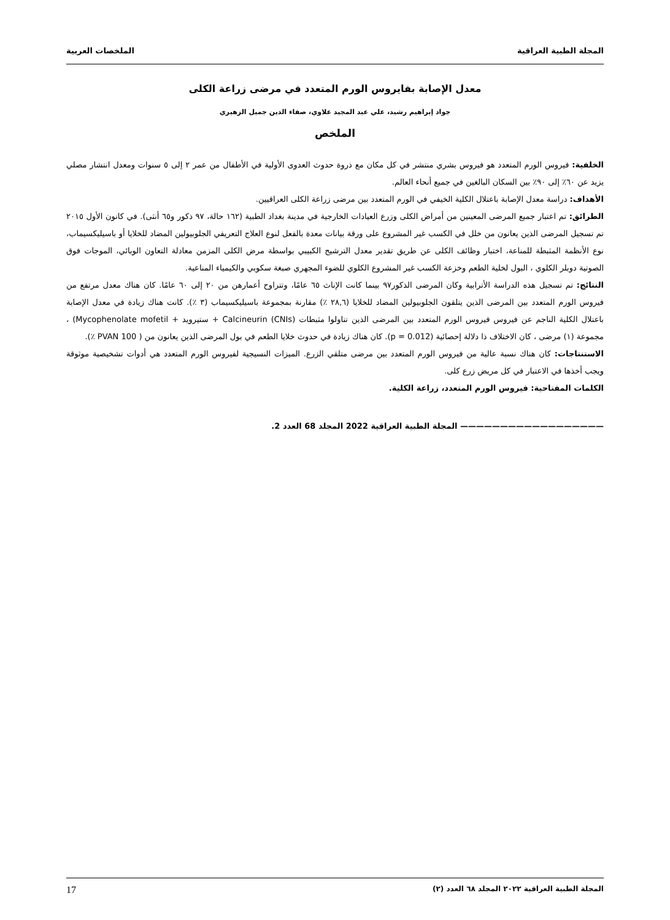المجلة الطبية العراقية الملخصات العربية
معدل الإصابة بفايروس الورم المتعدد في مرضى زراعة الكلى
جواد إبراهيم رشيد، علي عبد المجيد علاوي، صفاء الدين جميل الزهيري
الملخص
الخلفية: فيروس الورم المتعدد هو فيروس بشري منتشر في كل مكان مع ذروة حدوث العدوى الأولية في الأطفال من عمر ٢ إلى ٥ سنوات ومعدل انتشار مصلي يزيد عن ٦٠٪ إلى ٩٠٪ بين السكان البالغين في جميع أنحاء العالم.
الأهداف: دراسة معدل الإصابة باعتلال الكلية الخيفي في الورم المتعدد بين مرضى زراعة الكلى العراقيين.
الطرائق: تم اعتبار جميع المرضى المعينين من أمراض الكلى وزرع العيادات الخارجية في مدينة بغداد الطبية (١٦٢ حالة، ٩٧ ذكور و٦٥ أنثى). في كانون الأول ٢٠١٥ تم تسجيل المرضى الذين يعانون من خلل في الكسب غير المشروع على ورقة بيانات معدة بالفعل لنوع العلاج التعريفي الجلوبيولين المضاد للخلايا أو باسيليكسيماب، نوع الأنظمة المثبطة للمناعة، اختبار وظائف الكلى عن طريق تقدير معدل الترشيح الكبيبي بواسطة مرض الكلى المزمن معادلة التعاون الوبائي، الموجات فوق الصوتية دوبلر الكلوي ، البول لخلية الطعم وخزعة الكسب غير المشروع الكلوي للضوء المجهري صبغة سكوبي والكيمياء المناعية.
النتائج: تم تسجيل هذه الدراسة الأترابية وكان المرضى الذكور٩٧ بينما كانت الإناث ٦٥ عامًا، وتتراوح أعمارهن من ٢٠ إلى ٦٠ عامًا. كان هناك معدل مرتفع من فيروس الورم المتعدد بين المرضى الذين يتلقون الجلوبيولين المضاد للخلايا (٢٨,٦ ٪) مقارنة بمجموعة باسيليكسيماب (٣ ٪). كانت هناك زيادة في معدل الإصابة باعتلال الكلية الناجم عن فيروس فيروس الورم المتعدد بين المرضى الذين تناولوا مثبطات (CNIs) Calcineurin + ستيرويد + Mycophenolate mofetil) ، مجموعة (١) مرضى ، كان الاختلاف ذا دلالة إحصائية (p = 0.012). كان هناك زيادة في حدوث خلايا الطعم في بول المرضى الذين يعانون من ( PVAN 100 ٪).
الاستنتاجات: كان هناك نسبة عالية من فيروس الورم المتعدد بين مرضى متلقي الزرع. الميزات النسيجية لفيروس الورم المتعدد هي أدوات تشخيصية موثوقة ويجب أخذها في الاعتبار في كل مريض زرع كلى.
الكلمات المفتاحية: فيروس الورم المتعدد، زراعة الكلية.
—————————————————— المجلة الطبية العراقية 2022 المجلد 68 العدد 2.
المجلة الطبية العراقية ٢٠٢٢ المجلد ٦٨ العدد (٢) 17